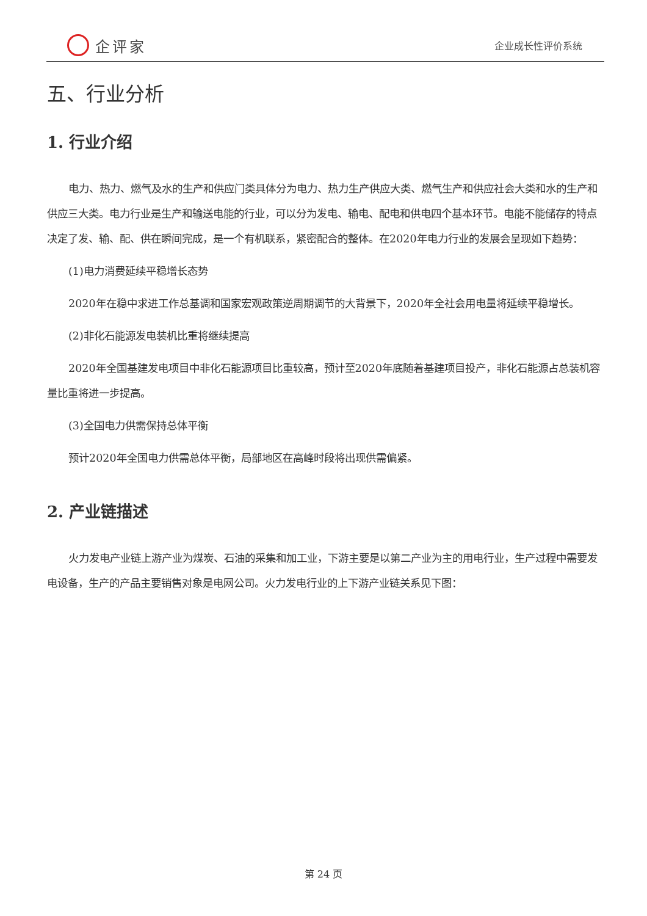企评家
企业成长性评价系统
五、行业分析
1. 行业介绍
电力、热力、燃气及水的生产和供应门类具体分为电力、热力生产供应大类、燃气生产和供应社会大类和水的生产和供应三大类。电力行业是生产和输送电能的行业，可以分为发电、输电、配电和供电四个基本环节。电能不能储存的特点决定了发、输、配、供在瞬间完成，是一个有机联系，紧密配合的整体。在2020年电力行业的发展会呈现如下趋势：
(1)电力消费延续平稳增长态势
2020年在稳中求进工作总基调和国家宏观政策逆周期调节的大背景下，2020年全社会用电量将延续平稳增长。
(2)非化石能源发电装机比重将继续提高
2020年全国基建发电项目中非化石能源项目比重较高，预计至2020年底随着基建项目投产，非化石能源占总装机容量比重将进一步提高。
(3)全国电力供需保持总体平衡
预计2020年全国电力供需总体平衡，局部地区在高峰时段将出现供需偏紧。
2. 产业链描述
火力发电产业链上游产业为煤炭、石油的采集和加工业，下游主要是以第二产业为主的用电行业，生产过程中需要发电设备，生产的产品主要销售对象是电网公司。火力发电行业的上下游产业链关系见下图：
第 24 页